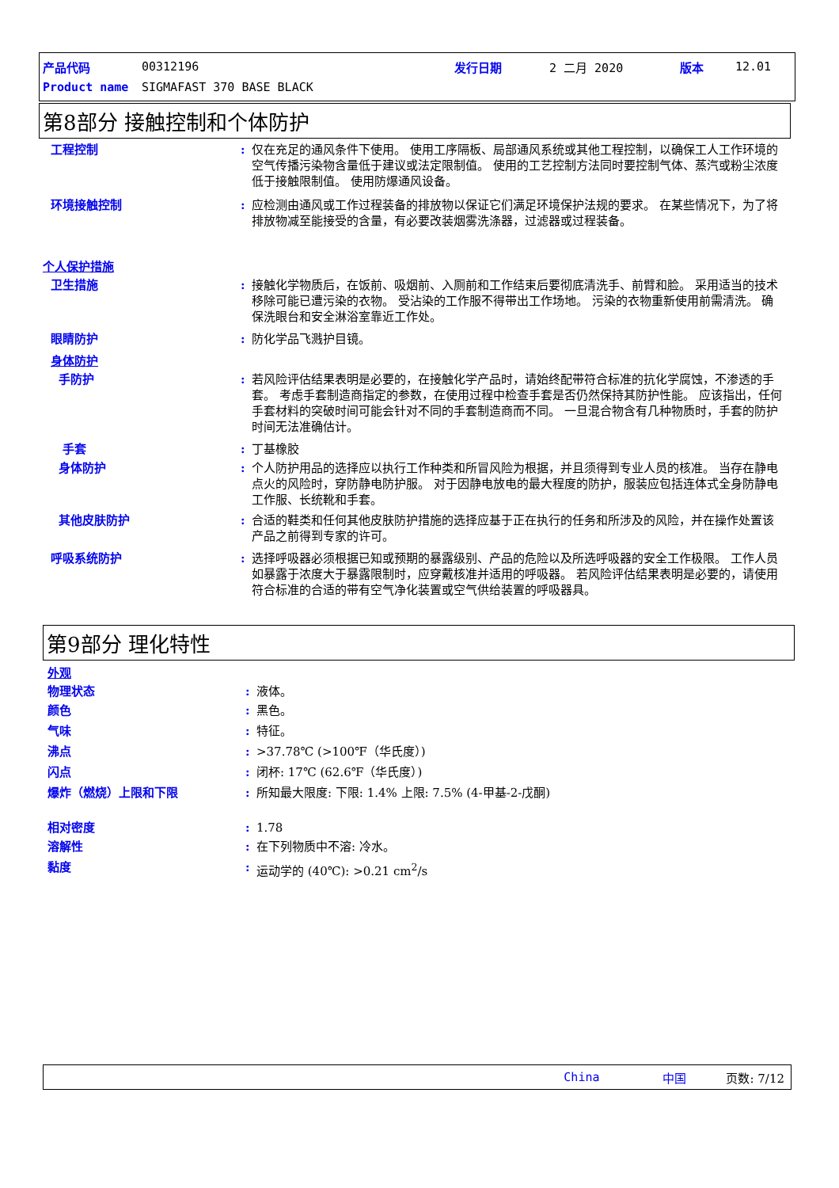产品代码 00312196 发行日期 2 二月 2020 版本 12.01
Product name SIGMAFAST 370 BASE BLACK
第8部分 接触控制和个体防护
工程控制 : 仅在充足的通风条件下使用。 使用工序隔板、局部通风系统或其他工程控制，以确保工人工作环境的空气传播污染物含量低于建议或法定限制值。 使用的工艺控制方法同时要控制气体、蒸汽或粉尘浓度低于接触限制值。 使用防爆通风设备。
环境接触控制 : 应检测由通风或工作过程装备的排放物以保证它们满足环境保护法规的要求。 在某些情况下，为了将排放物减至能接受的含量，有必要改装烟雾洗涤器，过滤器或过程装备。
个人保护措施
卫生措施 : 接触化学物质后，在饭前、吸烟前、入厕前和工作结束后要彻底清洗手、前臂和脸。 采用适当的技术移除可能已遭污染的衣物。 受沾染的工作服不得带出工作场地。 污染的衣物重新使用前需清洗。 确保洗眼台和安全淋浴室靠近工作处。
眼睛防护 : 防化学品飞溅护目镜。
身体防护
手防护 : 若风险评估结果表明是必要的，在接触化学产品时，请始终配带符合标准的抗化学腐蚀，不渗透的手套。 考虑手套制造商指定的参数，在使用过程中检查手套是否仍然保持其防护性能。 应该指出，任何手套材料的突破时间可能会针对不同的手套制造商而不同。 一旦混合物含有几种物质时，手套的防护时间无法准确估计。
手套 : 丁基橡胶
身体防护 : 个人防护用品的选择应以执行工作种类和所冒风险为根据，并且须得到专业人员的核准。 当存在静电点火的风险时，穿防静电防护服。 对于因静电放电的最大程度的防护，服装应包括连体式全身防静电工作服、长统靴和手套。
其他皮肤防护 : 合适的鞋类和任何其他皮肤防护措施的选择应基于正在执行的任务和所涉及的风险，并在操作处置该产品之前得到专家的许可。
呼吸系统防护 : 选择呼吸器必须根据已知或预期的暴露级别、产品的危险以及所选呼吸器的安全工作极限。 工作人员如暴露于浓度大于暴露限制时，应穿戴核准并适用的呼吸器。 若风险评估结果表明是必要的，请使用符合标准的合适的带有空气净化装置或空气供给装置的呼吸器具。
第9部分 理化特性
外观
物理状态 : 液体。
颜色 : 黑色。
气味 : 特征。
沸点 : >37.78℃ (>100℉（华氏度）)
闪点 : 闭杯: 17℃ (62.6℉（华氏度）)
爆炸（燃烧）上限和下限 : 所知最大限度: 下限: 1.4% 上限: 7.5% (4-甲基-2-戊酮)
相对密度 : 1.78
溶解性 : 在下列物质中不溶: 冷水。
黏度 : 运动学的 (40℃): >0.21 cm<sup>2</sup>/s
China 中国 页数: 7/12